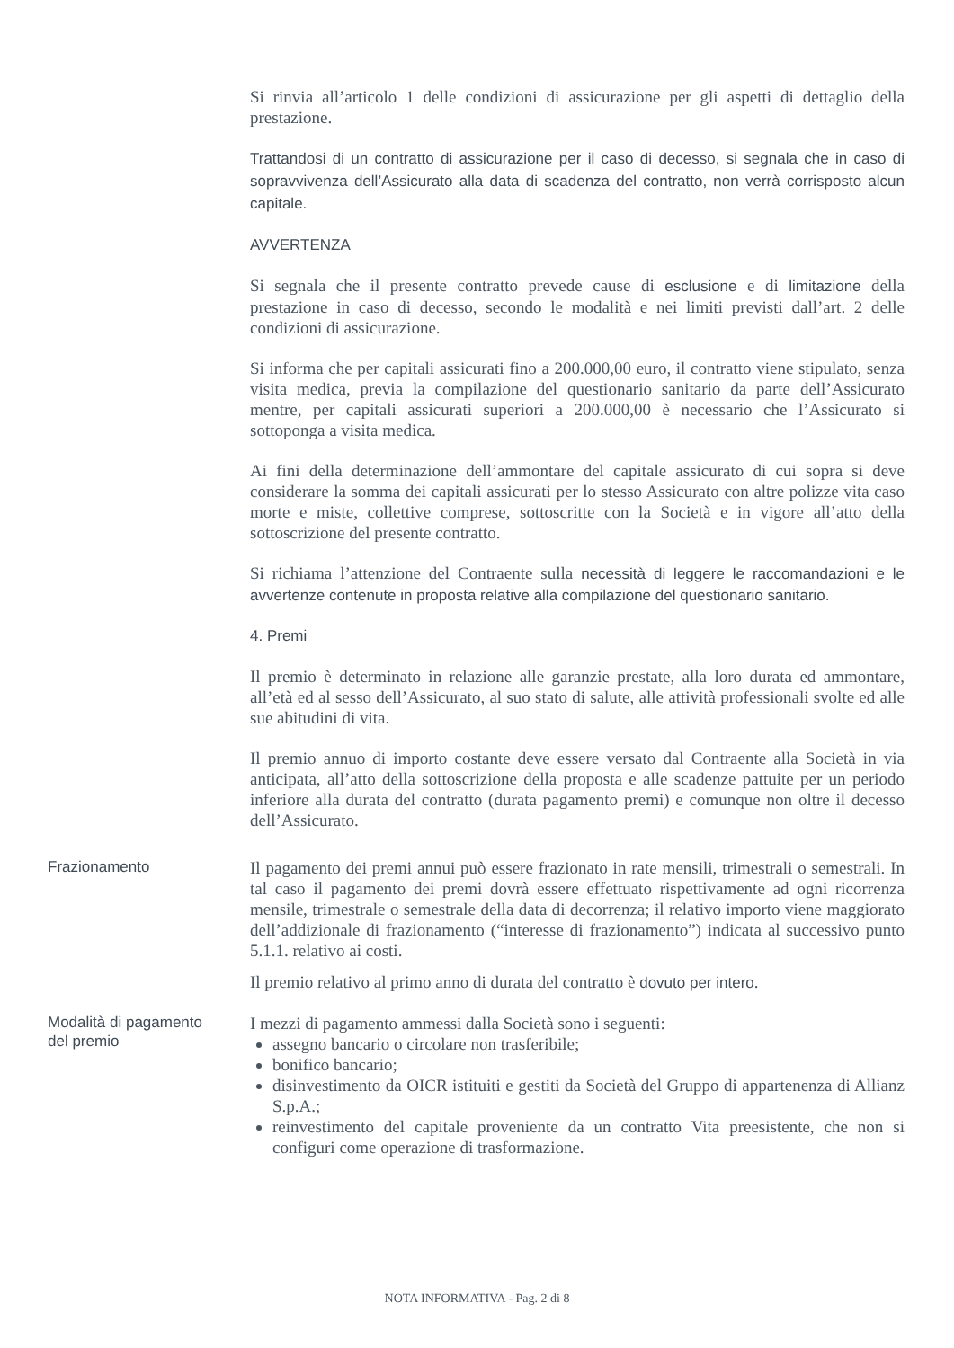Si rinvia all’articolo 1 delle condizioni di assicurazione per gli aspetti di dettaglio della prestazione.
Trattandosi di un contratto di assicurazione per il caso di decesso, si segnala che in caso di sopravvivenza dell’Assicurato alla data di scadenza del contratto, non verrà corrisposto alcun capitale.
AVVERTENZA
Si segnala che il presente contratto prevede cause di esclusione e di limitazione della prestazione in caso di decesso, secondo le modalità e nei limiti previsti dall’art. 2 delle condizioni di assicurazione.
Si informa che per capitali assicurati fino a 200.000,00 euro, il contratto viene stipulato, senza visita medica, previa la compilazione del questionario sanitario da parte dell’Assicurato mentre, per capitali assicurati superiori a 200.000,00 è necessario che l’Assicurato si sottoponga a visita medica.
Ai fini della determinazione dell’ammontare del capitale assicurato di cui sopra si deve considerare la somma dei capitali assicurati per lo stesso Assicurato con altre polizze vita caso morte e miste, collettive comprese, sottoscritte con la Società e in vigore all’atto della sottoscrizione del presente contratto.
Si richiama l’attenzione del Contraente sulla necessità di leggere le raccomandazioni e le avvertenze contenute in proposta relative alla compilazione del questionario sanitario.
4. Premi
Il premio è determinato in relazione alle garanzie prestate, alla loro durata ed ammontare, all’età ed al sesso dell’Assicurato, al suo stato di salute, alle attività professionali svolte ed alle sue abitudini di vita.
Il premio annuo di importo costante deve essere versato dal Contraente alla Società in via anticipata, all’atto della sottoscrizione della proposta e alle scadenze pattuite per un periodo inferiore alla durata del contratto (durata pagamento premi) e comunque non oltre il decesso dell’Assicurato.
Frazionamento
Il pagamento dei premi annui può essere frazionato in rate mensili, trimestrali o semestrali. In tal caso il pagamento dei premi dovrà essere effettuato rispettivamente ad ogni ricorrenza mensile, trimestrale o semestrale della data di decorrenza; il relativo importo viene maggiorato dell’addizionale di frazionamento (“interesse di frazionamento”) indicata al successivo punto 5.1.1. relativo ai costi.
Il premio relativo al primo anno di durata del contratto è dovuto per intero.
Modalità di pagamento del premio
I mezzi di pagamento ammessi dalla Società sono i seguenti:
assegno bancario o circolare non trasferibile;
bonifico bancario;
disinvestimento da OICR istituiti e gestiti da Società del Gruppo di appartenenza di Allianz S.p.A.;
reinvestimento del capitale proveniente da un contratto Vita preesistente, che non si configuri come operazione di trasformazione.
NOTA INFORMATIVA - Pag. 2 di 8